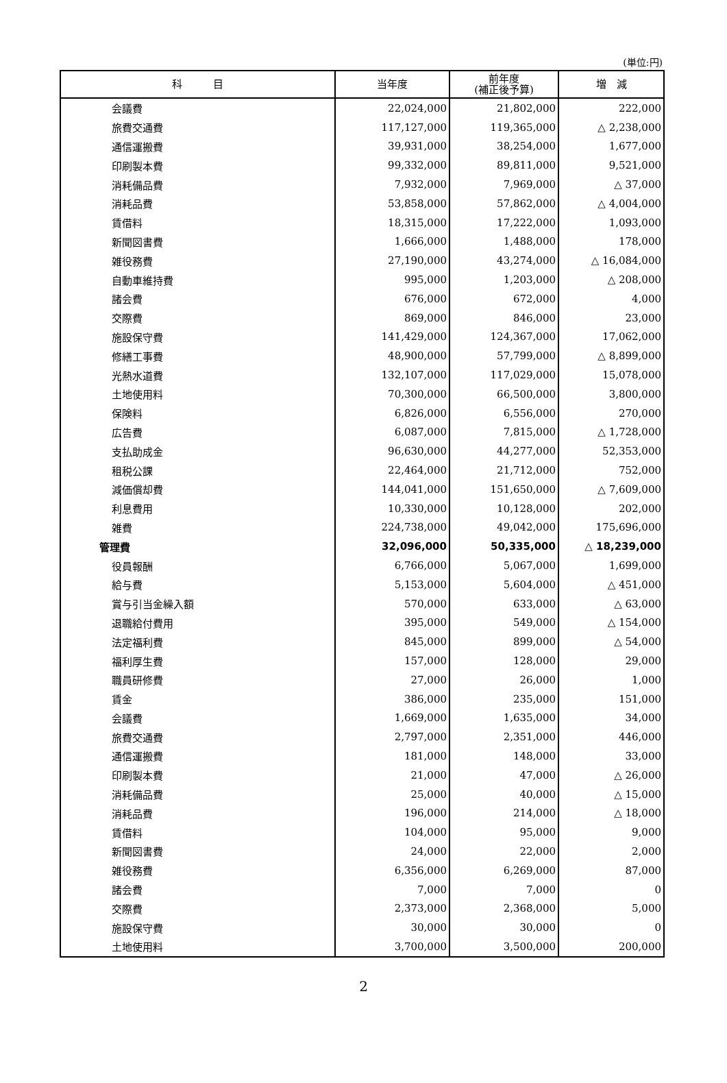(単位:円)
| 科 目 | 当年度 | 前年度 (補正後予算) | 増 減 |
| --- | --- | --- | --- |
| 会議費 | 22,024,000 | 21,802,000 | 222,000 |
| 旅費交通費 | 117,127,000 | 119,365,000 | △ 2,238,000 |
| 通信運搬費 | 39,931,000 | 38,254,000 | 1,677,000 |
| 印刷製本費 | 99,332,000 | 89,811,000 | 9,521,000 |
| 消耗備品費 | 7,932,000 | 7,969,000 | △ 37,000 |
| 消耗品費 | 53,858,000 | 57,862,000 | △ 4,004,000 |
| 賃借料 | 18,315,000 | 17,222,000 | 1,093,000 |
| 新聞図書費 | 1,666,000 | 1,488,000 | 178,000 |
| 雑役務費 | 27,190,000 | 43,274,000 | △ 16,084,000 |
| 自動車維持費 | 995,000 | 1,203,000 | △ 208,000 |
| 諸会費 | 676,000 | 672,000 | 4,000 |
| 交際費 | 869,000 | 846,000 | 23,000 |
| 施設保守費 | 141,429,000 | 124,367,000 | 17,062,000 |
| 修繕工事費 | 48,900,000 | 57,799,000 | △ 8,899,000 |
| 光熱水道費 | 132,107,000 | 117,029,000 | 15,078,000 |
| 土地使用料 | 70,300,000 | 66,500,000 | 3,800,000 |
| 保険料 | 6,826,000 | 6,556,000 | 270,000 |
| 広告費 | 6,087,000 | 7,815,000 | △ 1,728,000 |
| 支払助成金 | 96,630,000 | 44,277,000 | 52,353,000 |
| 租税公課 | 22,464,000 | 21,712,000 | 752,000 |
| 減価償却費 | 144,041,000 | 151,650,000 | △ 7,609,000 |
| 利息費用 | 10,330,000 | 10,128,000 | 202,000 |
| 雑費 | 224,738,000 | 49,042,000 | 175,696,000 |
| 管理費 | 32,096,000 | 50,335,000 | △ 18,239,000 |
| 役員報酬 | 6,766,000 | 5,067,000 | 1,699,000 |
| 給与費 | 5,153,000 | 5,604,000 | △ 451,000 |
| 賞与引当金繰入額 | 570,000 | 633,000 | △ 63,000 |
| 退職給付費用 | 395,000 | 549,000 | △ 154,000 |
| 法定福利費 | 845,000 | 899,000 | △ 54,000 |
| 福利厚生費 | 157,000 | 128,000 | 29,000 |
| 職員研修費 | 27,000 | 26,000 | 1,000 |
| 賃金 | 386,000 | 235,000 | 151,000 |
| 会議費 | 1,669,000 | 1,635,000 | 34,000 |
| 旅費交通費 | 2,797,000 | 2,351,000 | 446,000 |
| 通信運搬費 | 181,000 | 148,000 | 33,000 |
| 印刷製本費 | 21,000 | 47,000 | △ 26,000 |
| 消耗備品費 | 25,000 | 40,000 | △ 15,000 |
| 消耗品費 | 196,000 | 214,000 | △ 18,000 |
| 賃借料 | 104,000 | 95,000 | 9,000 |
| 新聞図書費 | 24,000 | 22,000 | 2,000 |
| 雑役務費 | 6,356,000 | 6,269,000 | 87,000 |
| 諸会費 | 7,000 | 7,000 | 0 |
| 交際費 | 2,373,000 | 2,368,000 | 5,000 |
| 施設保守費 | 30,000 | 30,000 | 0 |
| 土地使用料 | 3,700,000 | 3,500,000 | 200,000 |
2